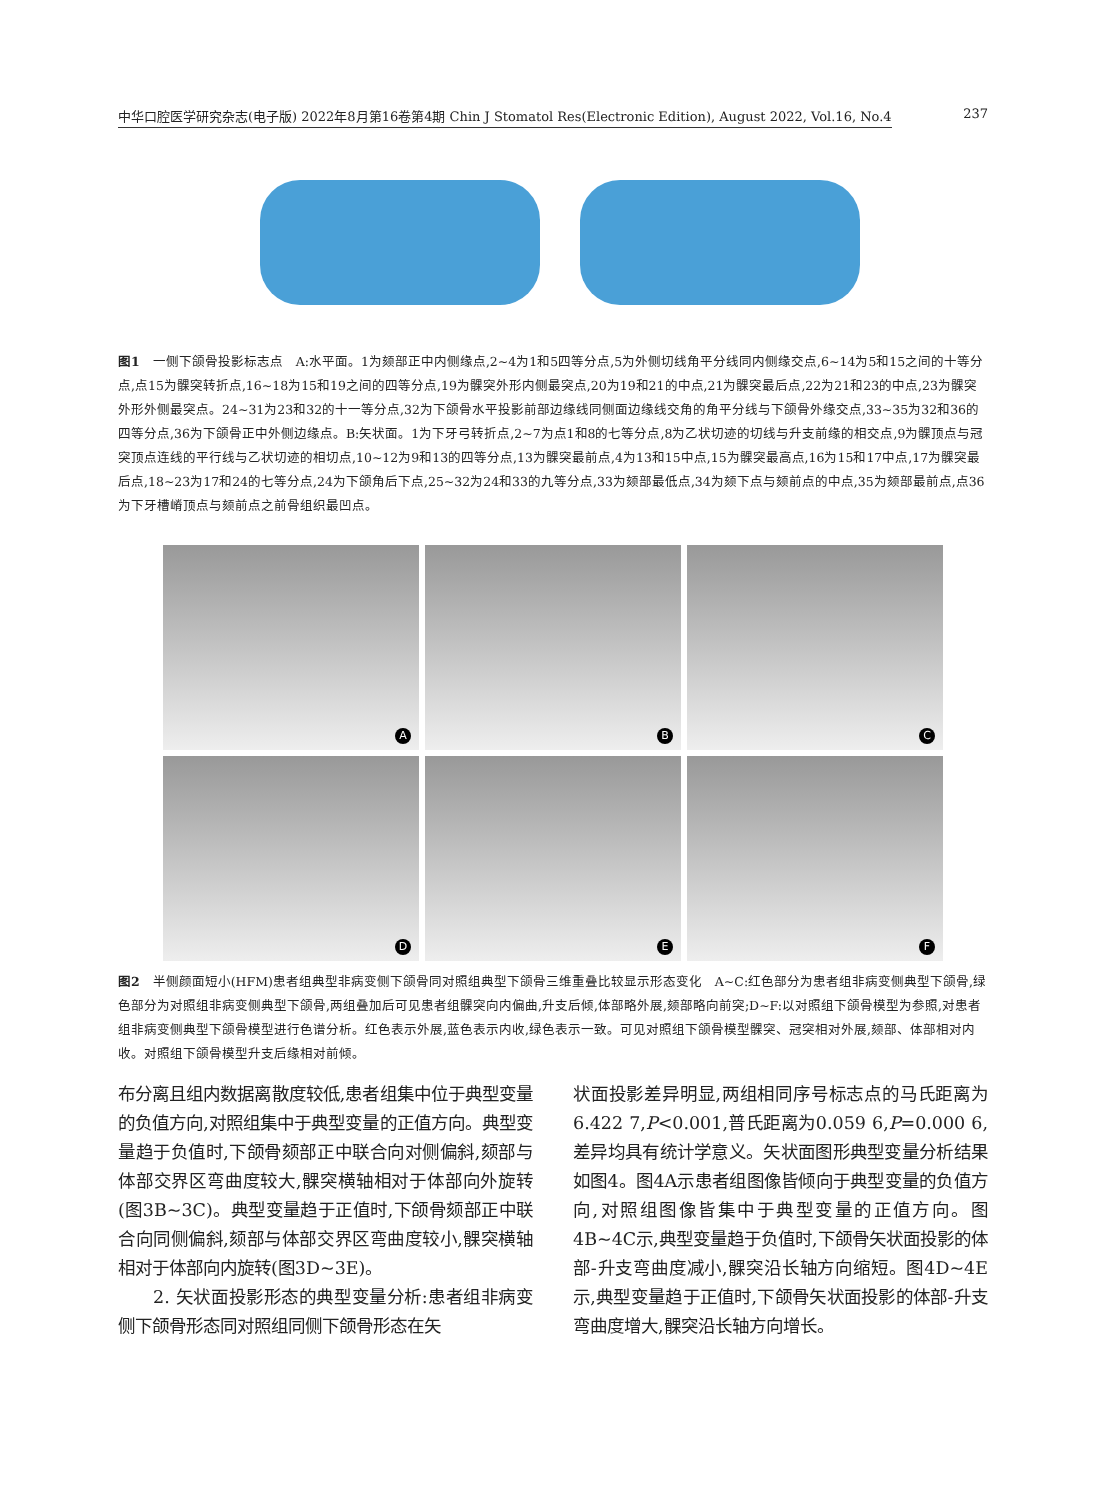中华口腔医学研究杂志(电子版) 2022年8月第16卷第4期 Chin J Stomatol Res(Electronic Edition), August 2022, Vol.16, No.4 237
图1　一侧下颌骨投影标志点　A:水平面。1为颏部正中内侧缘点,2~4为1和5四等分点,5为外侧切线角平分线同内侧缘交点,6~14为5和15之间的十等分点,点15为髁突转折点,16~18为15和19之间的四等分点,19为髁突外形内侧最突点,20为19和21的中点,21为髁突最后点,22为21和23的中点,23为髁突外形外侧最突点。24~31为23和32的十一等分点,32为下颌骨水平投影前部边缘线同侧面边缘线交角的角平分线与下颌骨外缘交点,33~35为32和36的四等分点,36为下颌骨正中外侧边缘点。B:矢状面。1为下牙弓转折点,2~7为点1和8的七等分点,8为乙状切迹的切线与升支前缘的相交点,9为髁顶点与冠突顶点连线的平行线与乙状切迹的相切点,10~12为9和13的四等分点,13为髁突最前点,4为13和15中点,15为髁突最高点,16为15和17中点,17为髁突最后点,18~23为17和24的七等分点,24为下颌角后下点,25~32为24和33的九等分点,33为颏部最低点,34为颏下点与颏前点的中点,35为颏部最前点,点36为下牙槽嵴顶点与颏前点之前骨组织最凹点。
A
B
C
D
E
F
图2　半侧颜面短小(HFM)患者组典型非病变侧下颌骨同对照组典型下颌骨三维重叠比较显示形态变化　A~C:红色部分为患者组非病变侧典型下颌骨,绿色部分为对照组非病变侧典型下颌骨,两组叠加后可见患者组髁突向内偏曲,升支后倾,体部略外展,颏部略向前突;D~F:以对照组下颌骨模型为参照,对患者组非病变侧典型下颌骨模型进行色谱分析。红色表示外展,蓝色表示内收,绿色表示一致。可见对照组下颌骨模型髁突、冠突相对外展,颏部、体部相对内收。对照组下颌骨模型升支后缘相对前倾。
布分离且组内数据离散度较低,患者组集中位于典型变量的负值方向,对照组集中于典型变量的正值方向。典型变量趋于负值时,下颌骨颏部正中联合向对侧偏斜,颏部与体部交界区弯曲度较大,髁突横轴相对于体部向外旋转(图3B~3C)。典型变量趋于正值时,下颌骨颏部正中联合向同侧偏斜,颏部与体部交界区弯曲度较小,髁突横轴相对于体部向内旋转(图3D~3E)。
　　2. 矢状面投影形态的典型变量分析:患者组非病变侧下颌骨形态同对照组同侧下颌骨形态在矢
状面投影差异明显,两组相同序号标志点的马氏距离为6.422 7,P<0.001,普氏距离为0.059 6,P=0.000 6,差异均具有统计学意义。矢状面图形典型变量分析结果如图4。图4A示患者组图像皆倾向于典型变量的负值方向,对照组图像皆集中于典型变量的正值方向。图4B~4C示,典型变量趋于负值时,下颌骨矢状面投影的体部-升支弯曲度减小,髁突沿长轴方向缩短。图4D~4E示,典型变量趋于正值时,下颌骨矢状面投影的体部-升支弯曲度增大,髁突沿长轴方向增长。